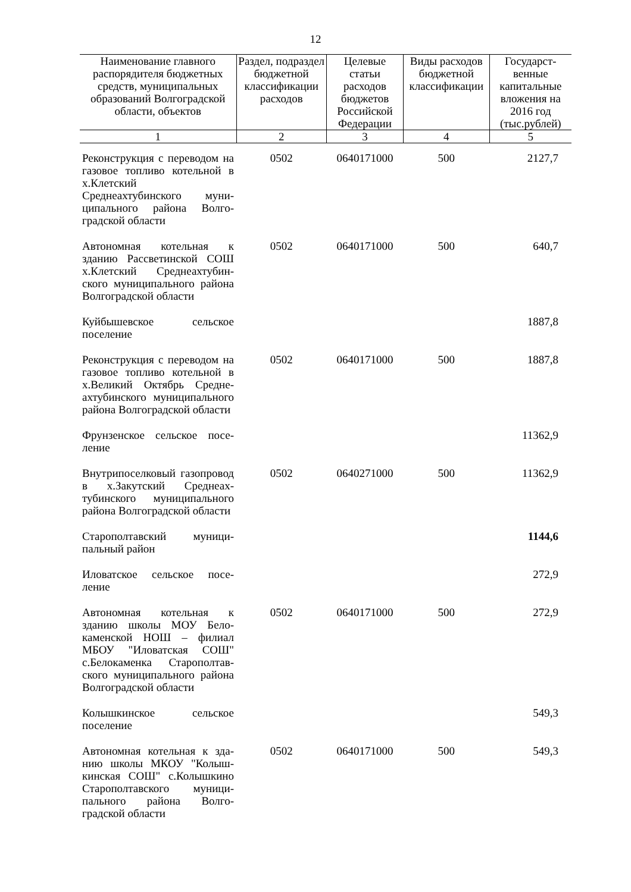12
| Наименование главного распорядителя бюджетных средств, муниципальных образований Волгоградской области, объектов | Раздел, подраздел бюджетной классификации расходов | Целевые статьи расходов бюджетов Российской Федерации | Виды расходов бюджетной классификации | Государст­венные капитальные вложения на 2016 год (тыс.рублей) |
| --- | --- | --- | --- | --- |
| 1 | 2 | 3 | 4 | 5 |
| Реконструкция с переводом на газовое топливо котельной в х.Клетский Среднеахтубинского муни­ципального района Волго­градской области | 0502 | 0640171000 | 500 | 2127,7 |
| Автономная котельная к зданию Рассветинской СОШ х.Клетский Среднеахтубин­ского муниципального района Волгоградской области | 0502 | 0640171000 | 500 | 640,7 |
| Куйбышевское сельское поселение | | | | 1887,8 |
| Реконструкция с переводом на газовое топливо котельной в х.Великий Октябрь Средне­ахтубинского муниципального района Волгоградской области | 0502 | 0640171000 | 500 | 1887,8 |
| Фрунзенское сельское посе­ление | | | | 11362,9 |
| Внутрипоселковый газопро­вод в х.Закутский Среднеах­тубинского муниципального района Волгоградской области | 0502 | 0640271000 | 500 | 11362,9 |
| Старополтавский муници­пальный район | | | | 1144,6 |
| Иловатское сельское посе­ление | | | | 272,9 |
| Автономная котельная к зданию школы МОУ Бело­каменской НОШ – филиал МБОУ "Иловатская СОШ" с.Белокаменка Старополтав­ского муниципального района Волгоградской области | 0502 | 0640171000 | 500 | 272,9 |
| Колышкинское сельское поселение | | | | 549,3 |
| Автономная котельная к зда­нию школы МКОУ "Колыш­кинская СОШ" с.Колышкино Старополтавского муници­пального района Волго­градской области | 0502 | 0640171000 | 500 | 549,3 |